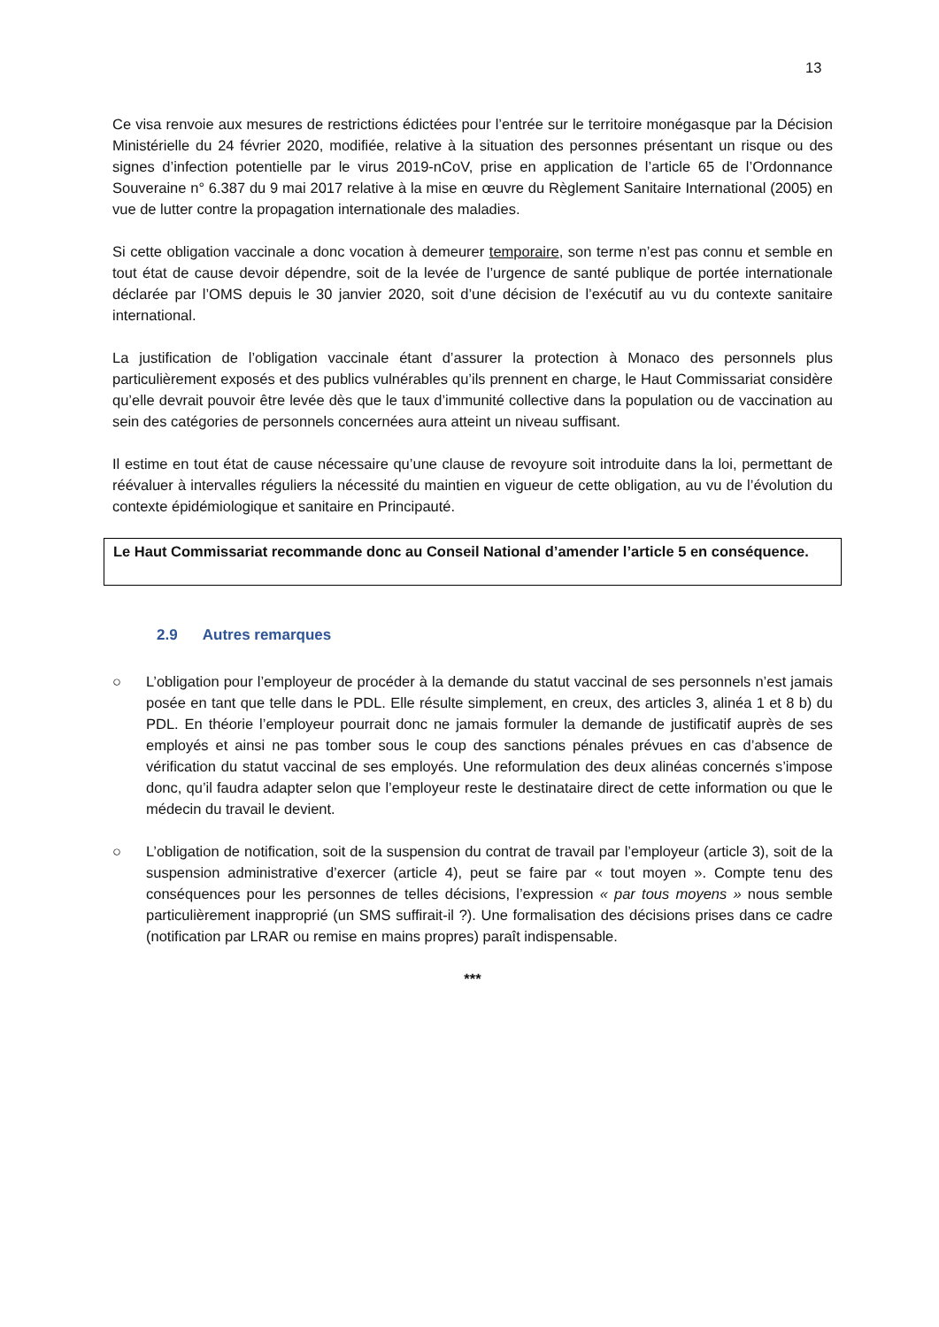13
Ce visa renvoie aux mesures de restrictions édictées pour l’entrée sur le territoire monégasque par la Décision Ministérielle du 24 février 2020, modifiée, relative à la situation des personnes présentant un risque ou des signes d’infection potentielle par le virus 2019-nCoV, prise en application de l’article 65 de l’Ordonnance Souveraine n° 6.387 du 9 mai 2017 relative à la mise en œuvre du Règlement Sanitaire International (2005) en vue de lutter contre la propagation internationale des maladies.
Si cette obligation vaccinale a donc vocation à demeurer temporaire, son terme n’est pas connu et semble en tout état de cause devoir dépendre, soit de la levée de l’urgence de santé publique de portée internationale déclarée par l’OMS depuis le 30 janvier 2020, soit d’une décision de l’exécutif au vu du contexte sanitaire international.
La justification de l’obligation vaccinale étant d’assurer la protection à Monaco des personnels plus particulièrement exposés et des publics vulnérables qu’ils prennent en charge, le Haut Commissariat considère qu’elle devrait pouvoir être levée dès que le taux d’immunité collective dans la population ou de vaccination au sein des catégories de personnels concernées aura atteint un niveau suffisant.
Il estime en tout état de cause nécessaire qu’une clause de revoyure soit introduite dans la loi, permettant de réévaluer à intervalles réguliers la nécessité du maintien en vigueur de cette obligation, au vu de l’évolution du contexte épidémiologique et sanitaire en Principauté.
Le Haut Commissariat recommande donc au Conseil National d’amender l’article 5 en conséquence.
2.9 Autres remarques
○ L’obligation pour l’employeur de procéder à la demande du statut vaccinal de ses personnels n’est jamais posée en tant que telle dans le PDL. Elle résulte simplement, en creux, des articles 3, alinéa 1 et 8 b) du PDL. En théorie l’employeur pourrait donc ne jamais formuler la demande de justificatif auprès de ses employés et ainsi ne pas tomber sous le coup des sanctions pénales prévues en cas d’absence de vérification du statut vaccinal de ses employés. Une reformulation des deux alinéas concernés s’impose donc, qu’il faudra adapter selon que l’employeur reste le destinataire direct de cette information ou que le médecin du travail le devient.
○ L’obligation de notification, soit de la suspension du contrat de travail par l’employeur (article 3), soit de la suspension administrative d’exercer (article 4), peut se faire par « tout moyen ». Compte tenu des conséquences pour les personnes de telles décisions, l’expression « par tous moyens » nous semble particulièrement inapproprié (un SMS suffirait-il ?). Une formalisation des décisions prises dans ce cadre (notification par LRAR ou remise en mains propres) paraît indispensable.
***